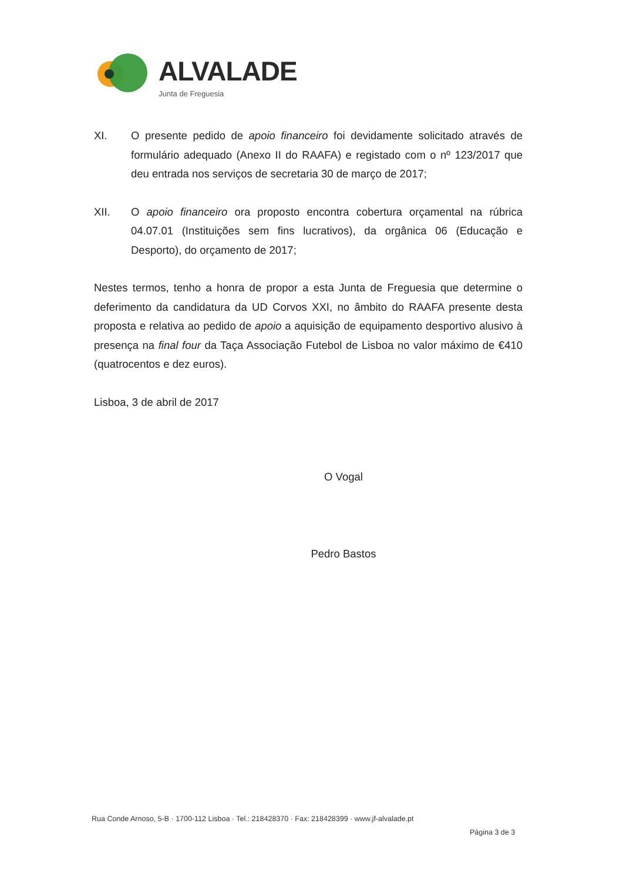ALVALADE
Junta de Freguesia
XI. O presente pedido de apoio financeiro foi devidamente solicitado através de formulário adequado (Anexo II do RAAFA) e registado com o nº 123/2017 que deu entrada nos serviços de secretaria 30 de março de 2017;
XII. O apoio financeiro ora proposto encontra cobertura orçamental na rúbrica 04.07.01 (Instituições sem fins lucrativos), da orgânica 06 (Educação e Desporto), do orçamento de 2017;
Nestes termos, tenho a honra de propor a esta Junta de Freguesia que determine o deferimento da candidatura da UD Corvos XXI, no âmbito do RAAFA presente desta proposta e relativa ao pedido de apoio a aquisição de equipamento desportivo alusivo à presença na final four da Taça Associação Futebol de Lisboa no valor máximo de €410 (quatrocentos e dez euros).
Lisboa, 3 de abril de 2017
O Vogal
Pedro Bastos
Rua Conde Arnoso, 5-B · 1700-112 Lisboa · Tel.: 218428370 · Fax: 218428399 · www.jf-alvalade.pt
Página 3 de 3